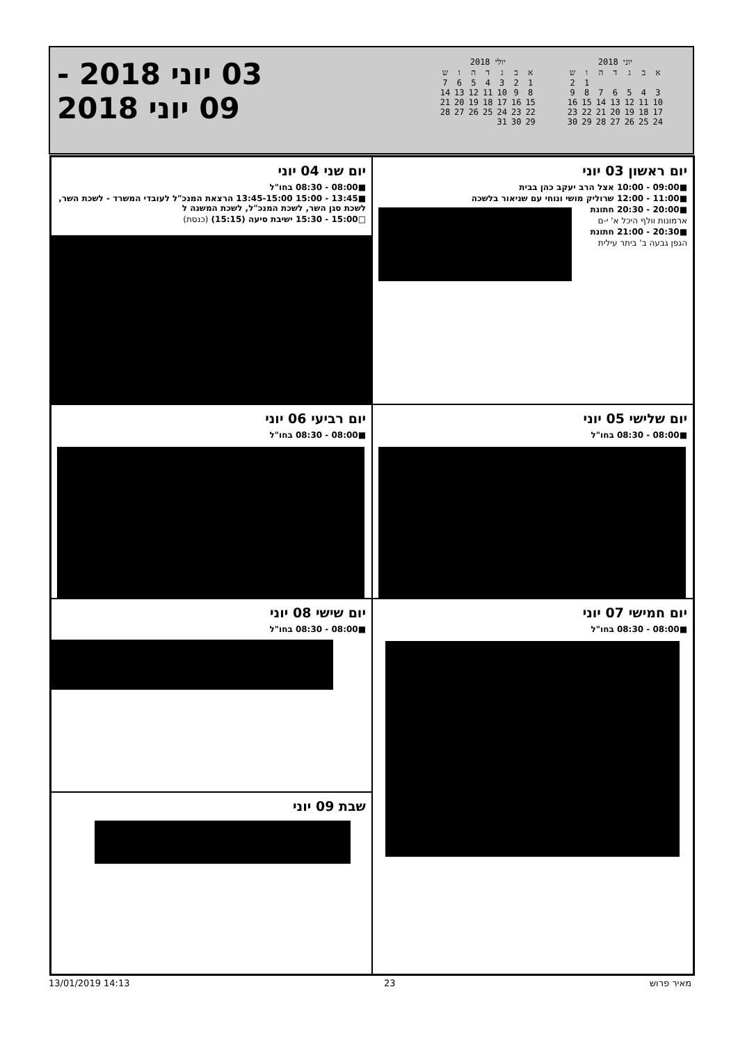יוני 2018
| א | ב | ג | ד | ה | ו | ש |
| --- | --- | --- | --- | --- | --- | --- |
| | | | | | 1 | 2 |
| 3 | 4 | 5 | 6 | 7 | 8 | 9 |
| 10 | 11 | 12 | 13 | 14 | 15 | 16 |
| 17 | 18 | 19 | 20 | 21 | 22 | 23 |
| 24 | 25 | 26 | 27 | 28 | 29 | 30 |
יולי 2018
| א | ב | ג | ד | ה | ו | ש |
| --- | --- | --- | --- | --- | --- | --- |
| 1 | 2 | 3 | 4 | 5 | 6 | 7 |
| 8 | 9 | 10 | 11 | 12 | 13 | 14 |
| 15 | 16 | 17 | 18 | 19 | 20 | 21 |
| 22 | 23 | 24 | 25 | 26 | 27 | 28 |
| 29 | 30 | 31 | | | | |
03 יוני 2018 -
09 יוני 2018
יום ראשון 03 יוני
■09:00 - 10:00 אצל הרב יעקב כהן בבית
■11:00 - 12:00 שרוליק מושי ונוחי עם שניאור בלשכה
■20:00 - 20:30 חתונת
ארמונות וולף היכל א' י-ם
■20:30 - 21:00 חתונת
הגפן גבעה ב' ביתר עילית
יום שני 04 יוני
■08:00 - 08:30 בחו"ל
■13:45 - 15:00 13:45-15:00 הרצאת המנכ"ל לעובדי המשרד - לשכת השר, לשכת סגן השר, לשכת המנכ"ל, לשכת המשנה ל
□15:00 - 15:30 ישיבת סיעה (15:15) (כנסת)
יום שלישי 05 יוני
■08:00 - 08:30 בחו"ל
יום רביעי 06 יוני
■08:00 - 08:30 בחו"ל
יום חמישי 07 יוני
■08:00 - 08:30 בחו"ל
יום שישי 08 יוני
■08:00 - 08:30 בחו"ל
שבת 09 יוני
13/01/2019 14:13 23 מאיר פרוש